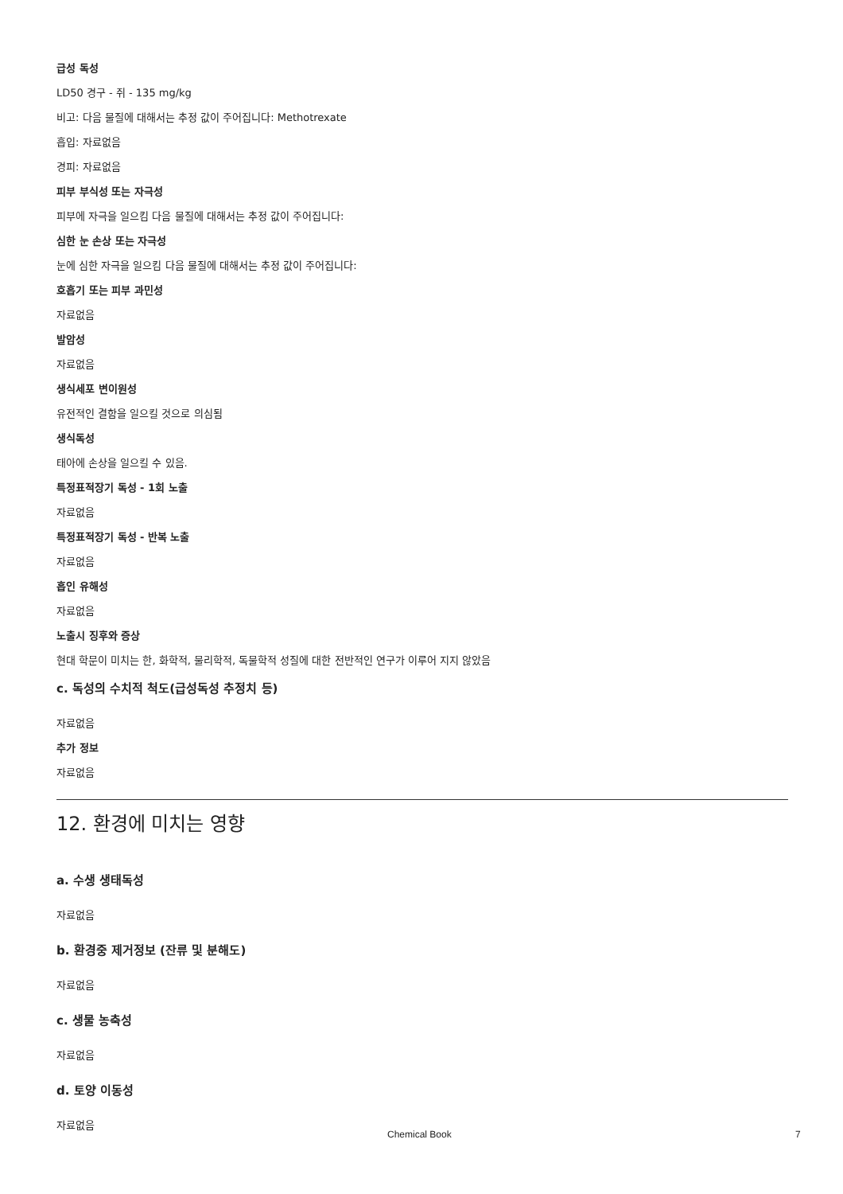급성 독성
LD50 경구 - 쥐 - 135 mg/kg
비고: 다음 물질에 대해서는 추정 값이 주어집니다: Methotrexate
흡입: 자료없음
경피: 자료없음
피부 부식성 또는 자극성
피부에 자극을 일으킴 다음 물질에 대해서는 추정 값이 주어집니다:
심한 눈 손상 또는 자극성
눈에 심한 자극을 일으킴 다음 물질에 대해서는 추정 값이 주어집니다:
호흡기 또는 피부 과민성
자료없음
발암성
자료없음
생식세포 변이원성
유전적인 결함을 일으킬 것으로 의심됨
생식독성
태아에 손상을 일으킬 수 있음.
특정표적장기 독성 - 1회 노출
자료없음
특정표적장기 독성 - 반복 노출
자료없음
흡인 유해성
자료없음
노출시 징후와 증상
현대 학문이 미치는 한, 화학적, 물리학적, 독물학적 성질에 대한 전반적인 연구가 이루어 지지 않았음
c. 독성의 수치적 척도(급성독성 추정치 등)
자료없음
추가 정보
자료없음
12. 환경에 미치는 영향
a. 수생 생태독성
자료없음
b. 환경중 제거정보 (잔류 및 분해도)
자료없음
c. 생물 농축성
자료없음
d. 토양 이동성
자료없음
Chemical Book 7